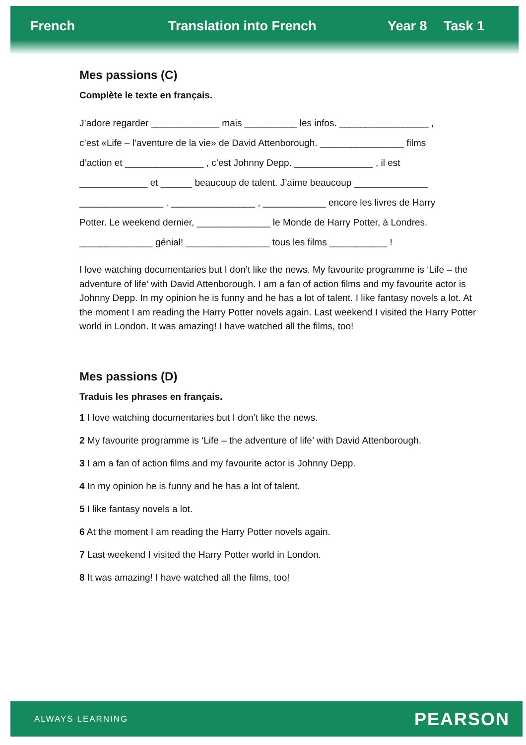French Translation into French Year 8 Task 1
Mes passions (C)
Complète le texte en français.
J’adore regarder _____________ mais __________ les infos. _________________ ,
c’est «Life – l’aventure de la vie» de David Attenborough. ________________ films
d’action et _______________ , c’est Johnny Depp. _______________ , il est
_____________ et ______ beaucoup de talent. J’aime beaucoup ______________
________________ . ________________ , ____________ encore les livres de Harry
Potter. Le weekend dernier, ______________ le Monde de Harry Potter, à Londres.
______________ génial! ________________ tous les films ___________ !
I love watching documentaries but I don’t like the news. My favourite programme is ‘Life – the adventure of life’ with David Attenborough. I am a fan of action films and my favourite actor is Johnny Depp. In my opinion he is funny and he has a lot of talent. I like fantasy novels a lot. At the moment I am reading the Harry Potter novels again. Last weekend I visited the Harry Potter world in London. It was amazing! I have watched all the films, too!
Mes passions (D)
Traduis les phrases en français.
1 I love watching documentaries but I don’t like the news.
2 My favourite programme is ‘Life – the adventure of life’ with David Attenborough.
3 I am a fan of action films and my favourite actor is Johnny Depp.
4 In my opinion he is funny and he has a lot of talent.
5 I like fantasy novels a lot.
6 At the moment I am reading the Harry Potter novels again.
7 Last weekend I visited the Harry Potter world in London.
8 It was amazing! I have watched all the films, too!
ALWAYS LEARNING PEARSON